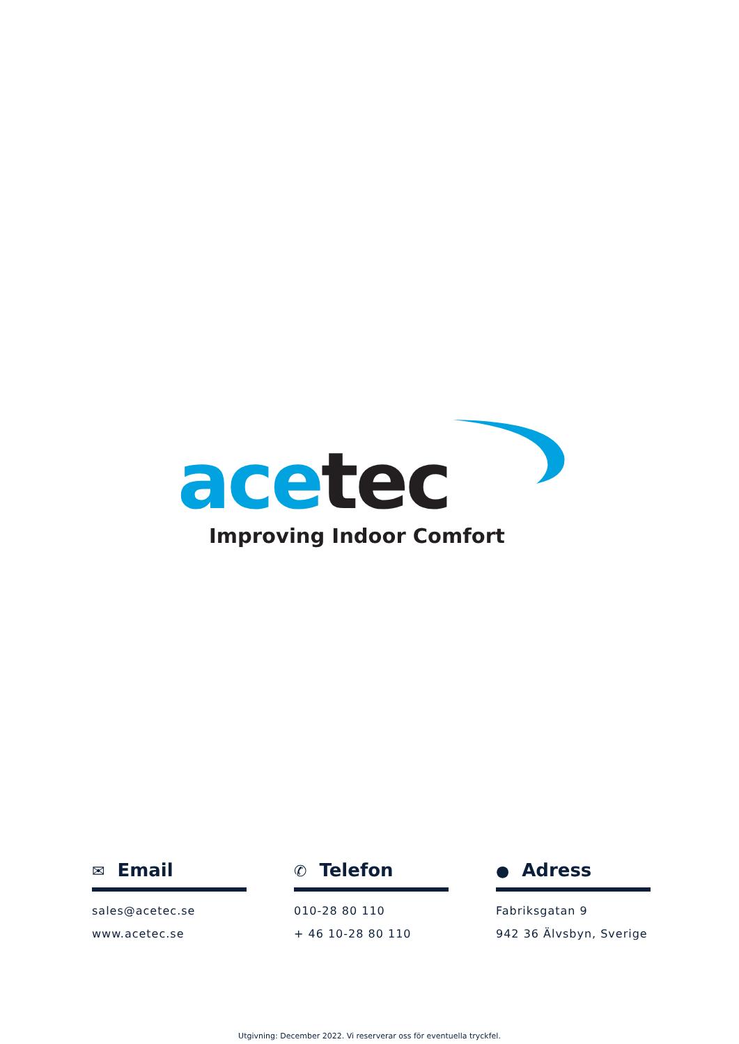ace tec
Improving Indoor Comfort
✉ Email
sales@acetec.se
www.acetec.se
✆ Telefon
010-28 80 110
+ 46 10-28 80 110
● Adress
Fabriksgatan 9
942 36 Älvsbyn, Sverige
Utgivning: December 2022. Vi reserverar oss för eventuella tryckfel.